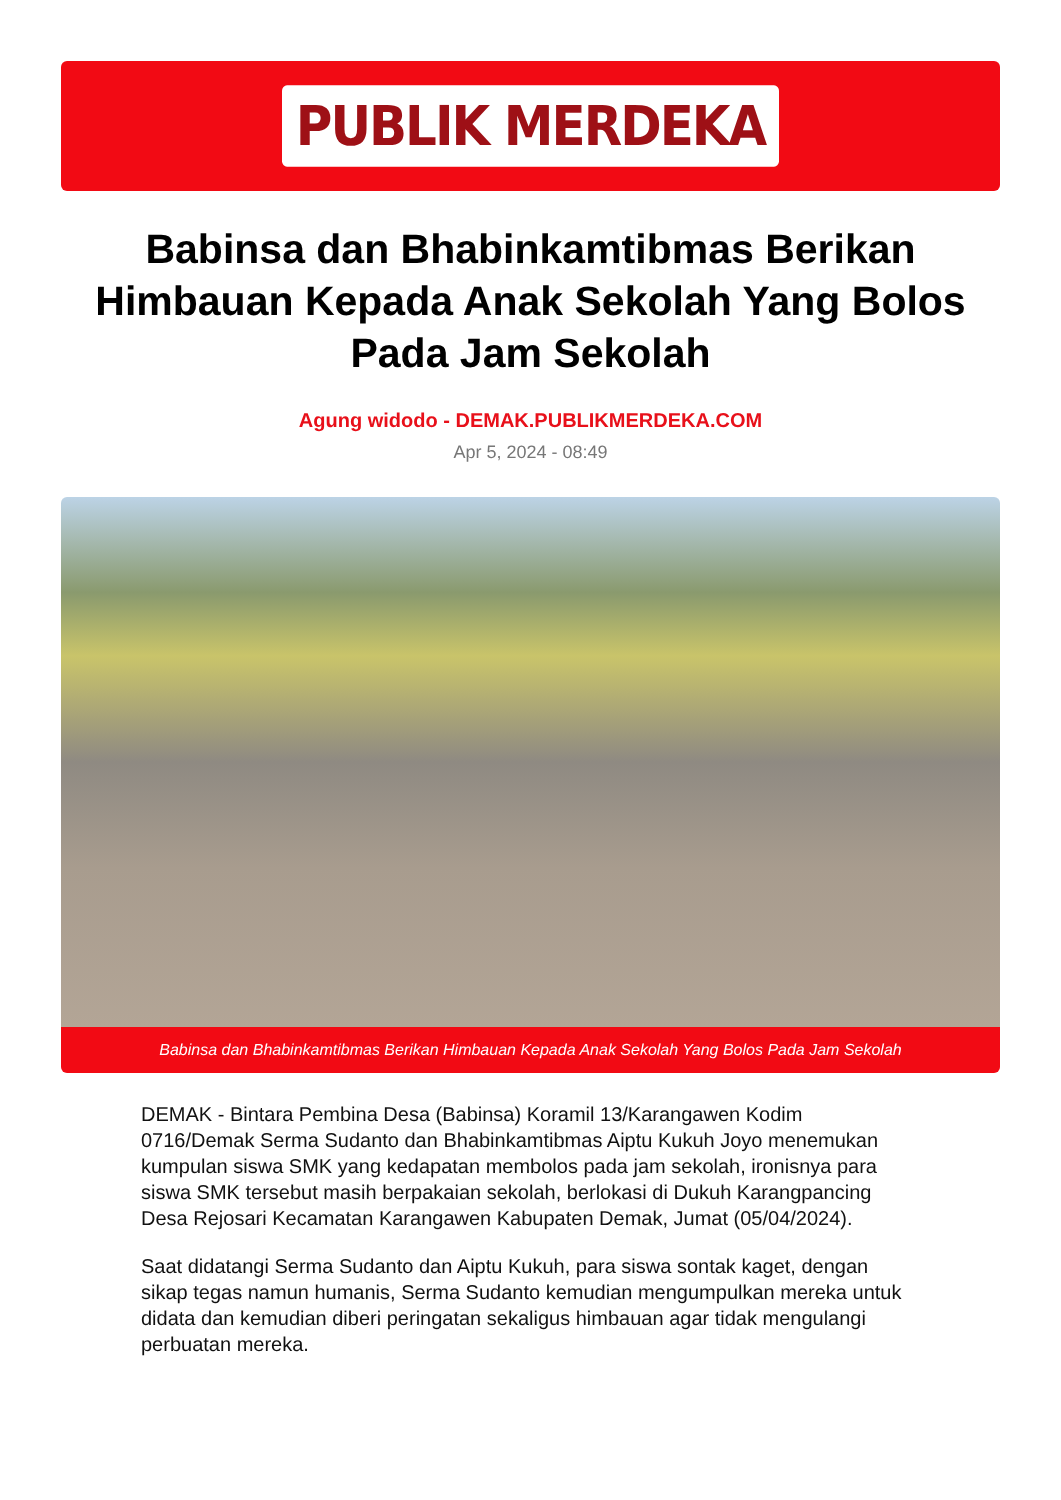PUBLIK MERDEKA
Babinsa dan Bhabinkamtibmas Berikan Himbauan Kepada Anak Sekolah Yang Bolos Pada Jam Sekolah
Agung widodo - DEMAK.PUBLIKMERDEKA.COM
Apr 5, 2024 - 08:49
Babinsa dan Bhabinkamtibmas Berikan Himbauan Kepada Anak Sekolah Yang Bolos Pada Jam Sekolah
DEMAK - Bintara Pembina Desa (Babinsa) Koramil 13/Karangawen Kodim 0716/Demak Serma Sudanto dan Bhabinkamtibmas Aiptu Kukuh Joyo menemukan kumpulan siswa SMK yang kedapatan membolos pada jam sekolah, ironisnya para siswa SMK tersebut masih berpakaian sekolah, berlokasi di Dukuh Karangpancing Desa Rejosari Kecamatan Karangawen Kabupaten Demak, Jumat (05/04/2024).
Saat didatangi Serma Sudanto dan Aiptu Kukuh, para siswa sontak kaget, dengan sikap tegas namun humanis, Serma Sudanto kemudian mengumpulkan mereka untuk didata dan kemudian diberi peringatan sekaligus himbauan agar tidak mengulangi perbuatan mereka.